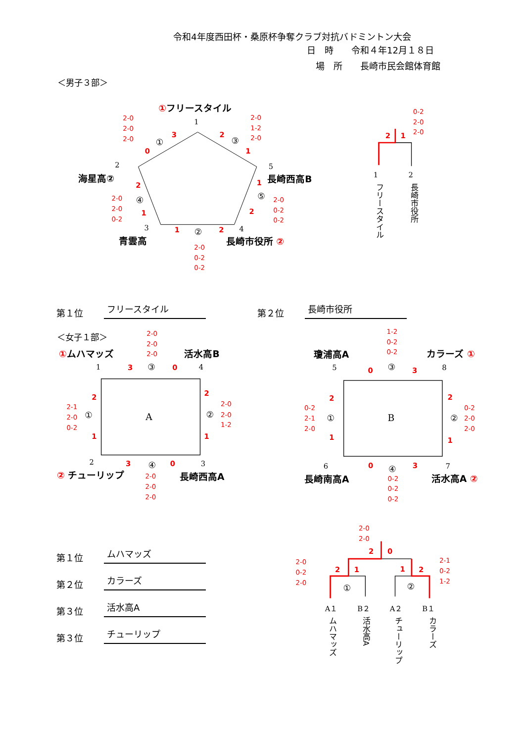令和4年度西田杯・桑原杯争奪クラブ対抗バドミントン大会
日　時　　令和４年12月１８日
　場　所　　長崎市民会館体育館
＜男子３部＞
①フリースタイル
1
2-0
2-0
2-0
2-0
1-2
2-0
①
3
0
2
③
1
2
海星高②
5
長崎西高B
2
1
④
⑤
2-0
2-0
0-2
2-0
0-2
0-2
1
2
3
1
②
2
4
青雲高
長崎市役所 ②
2-0
0-2
0-2
0-2
2-0
2-0
2
1
1
2
フリースタイル
長崎市役所
第１位 フリースタイル 第２位 長崎市役所
＜女子１部＞
2-0
2-0
2-0
①ムハマッズ
活水高B
1
3
③
0
4
A
2
1
2-1
2-0
0-2
①
2
1
②
2-0
2-0
1-2
2
3
④
0
3
② チューリップ
長崎西高A
2-0
2-0
2-0
1-2
0-2
0-2
瓊浦高A
カラーズ ①
5
0
③
3
8
B
2
1
0-2
2-1
2-0
①
2
1
②
0-2
2-0
2-0
6
0
④
3
7
長崎南高A
活水高A ②
0-2
0-2
0-2
第１位 ムハマッズ
第２位 カラーズ
第３位 活水高A
第３位 チューリップ
2-0
2-0
2-0
0-2
2-0
2-1
0-2
1-2
2
0
2
1
1
2
①
②
A１
B２
A２
B１
ムハマッズ
活水高A
チューリップ
カラーズ